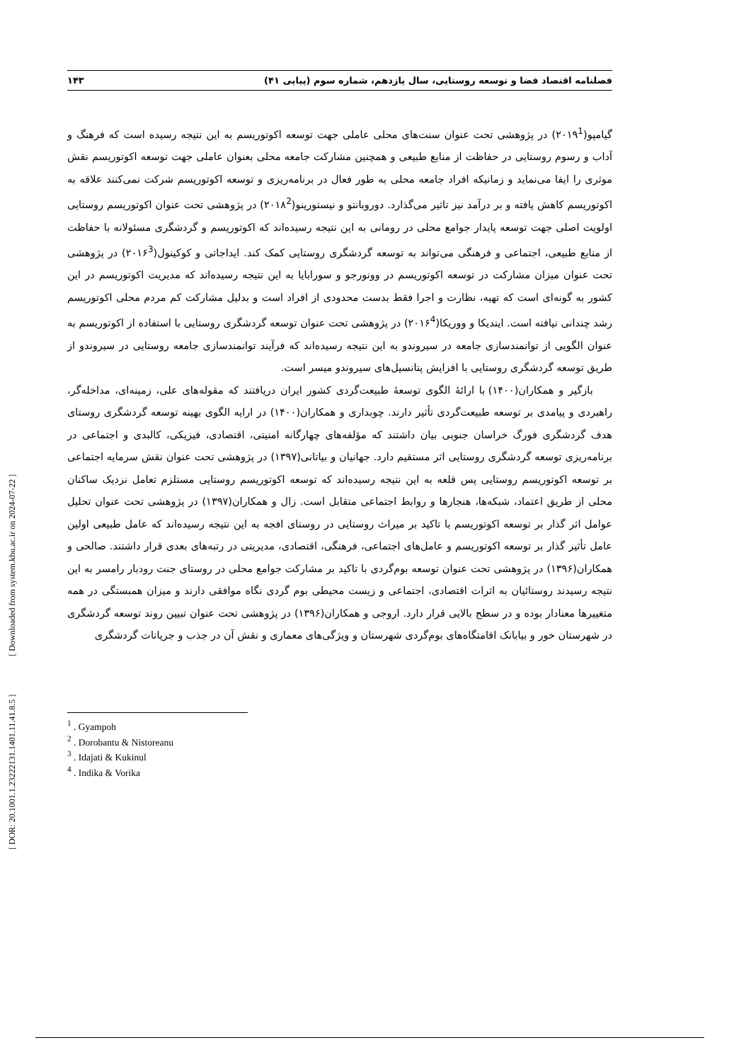فصلنامه اقتصاد فضا و توسعه روستایی، سال یازدهم، شماره سوم (پیاپی ۴۱) ۱۴۳
گیامپو(۲۰۱۹<sup>1</sup>) در پژوهشی تحت عنوان سنت‌های محلی عاملی جهت توسعه اکوتوریسم به این نتیجه رسیده است که فرهنگ و آداب و رسوم روستایی در حفاظت از منابع طبیعی و همچنین مشارکت جامعه محلی بعنوان عاملی جهت توسعه اکوتوریسم نقش موثری را ایفا می‌نماید و زمانیکه افراد جامعه محلی به طور فعال در برنامه‌ریزی و توسعه اکوتوریسم شرکت نمی‌کنند علاقه به اکوتوریسم کاهش یافته و بر درآمد نیز تاثیر می‌گذارد. دوروبانتو و نیستورینو(۲۰۱۸<sup>2</sup>) در پژوهشی تحت عنوان اکوتوریسم روستایی اولویت اصلی جهت توسعه پایدار جوامع محلی در رومانی به این نتیجه رسیده‌اند که اکوتوریسم و گردشگری مسئولانه با حفاظت از منابع طبیعی، اجتماعی و فرهنگی می‌تواند به توسعه گردشگری روستایی کمک کند. ایداجاتی و کوکینول(۲۰۱۶<sup>3</sup>) در پژوهشی تحت عنوان میزان مشارکت در توسعه اکوتوریسم در وونورجو و سورابایا به این نتیجه رسیده‌اند که مدیریت اکوتوریسم در این کشور به گونه‌ای است که تهیه، نظارت و اجرا فقط بدست محدودی از افراد است و بدلیل مشارکت کم مردم محلی اکوتوریسم رشد چندانی نیافته است. ایندیکا و ووریکا(۲۰۱۶<sup>4</sup>) در پژوهشی تحت عنوان توسعه گردشگری روستایی با استفاده از اکوتوریسم به عنوان الگویی از توانمندسازی جامعه در سیروندو به این نتیجه رسیده‌اند که فرآیند توانمندسازی جامعه روستایی در سیروندو از طریق توسعه گردشگری روستایی با افزایش پتانسیل‌های سیروندو میسر است.
بازگیر و همکاران(۱۴۰۰) با ارائۀ الگوی توسعۀ طبیعت‌گردی کشور ایران دریافتند که مقوله‌های علی، زمینه‌ای، مداخله‌گر، راهبردی و پیامدی بر توسعه طبیعت‌گردی تأثیر دارند. چوبداری و همکاران(۱۴۰۰) در ارایه الگوی بهینه توسعه گردشگری روستای هدف گردشگری فورگ خراسان جنوبی بیان داشتند که مؤلفه‌های چهارگانه امنیتی، اقتصادی، فیزیکی، کالبدی و اجتماعی در برنامه‌ریزی توسعه گردشگری روستایی اثر مستقیم دارد. جهانیان و بیاتانی(۱۳۹۷) در پژوهشی تحت عنوان نقش سرمایه اجتماعی بر توسعه اکوتوریسم روستایی پس قلعه به این نتیجه رسیده‌اند که توسعه اکوتوریسم روستایی مستلزم تعامل نزدیک ساکنان محلی از طریق اعتماد، شبکه‌ها، هنجارها و روابط اجتماعی متقابل است. زال و همکاران(۱۳۹۷) در پژوهشی تحت عنوان تحلیل عوامل اثر گذار بر توسعه اکوتوریسم با تاکید بر میراث روستایی در روستای افجه به این نتیجه رسیده‌اند که عامل طبیعی اولین عامل تأثیر گذار بر توسعه اکوتوریسم و عامل‌های اجتماعی، فرهنگی، اقتصادی، مدیریتی در رتبه‌های بعدی قرار داشتند. صالحی و همکاران(۱۳۹۶) در پژوهشی تحت عنوان توسعه بوم‌گردی با تاکید بر مشارکت جوامع محلی در روستای جنت رودبار رامسر به این نتیجه رسیدند روستائیان به اثرات اقتصادی، اجتماعی و زیست محیطی بوم گردی نگاه موافقی دارند و میزان همبستگی در همه متغییرها معنادار بوده و در سطح بالایی قرار دارد. اروجی و همکاران(۱۳۹۶) در پژوهشی تحت عنوان تبیین روند توسعه گردشگری در شهرستان خور و بیابانک اقامتگاه‌های بوم‌گردی شهرستان و ویژگی‌های معماری و نقش آن در جذب و جریانات گردشگری
<sup>1</sup> . Gyampoh
<sup>2</sup> . Dorobantu & Nistoreanu
<sup>3</sup> . Idajati & Kukinul
<sup>4</sup> . Indika & Vorika
[ DOR: 20.1001.1.23222131.1401.11.41.8.5 ] [ Downloaded from system.khu.ac.ir on 2024-07-22 ]